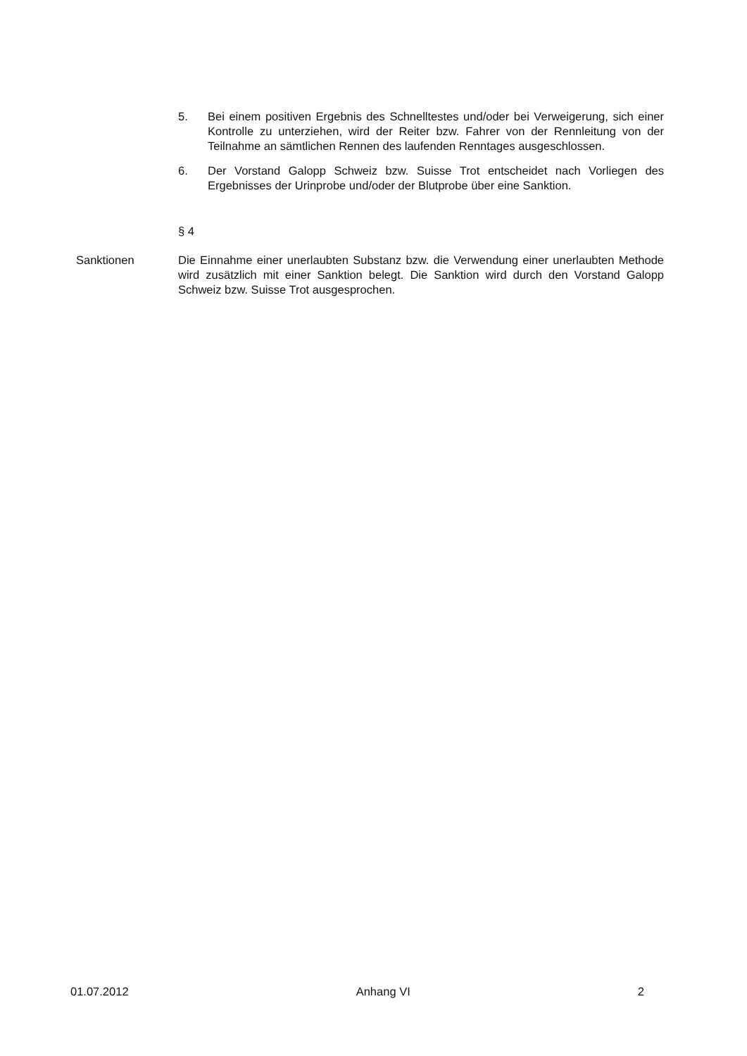5. Bei einem positiven Ergebnis des Schnelltestes und/oder bei Verweigerung, sich einer Kontrolle zu unterziehen, wird der Reiter bzw. Fahrer von der Rennleitung von der Teilnahme an sämtlichen Rennen des laufenden Renntages ausgeschlossen.
6. Der Vorstand Galopp Schweiz bzw. Suisse Trot entscheidet nach Vorliegen des Ergebnisses der Urinprobe und/oder der Blutprobe über eine Sanktion.
§ 4
Sanktionen Die Einnahme einer unerlaubten Substanz bzw. die Verwendung einer unerlaubten Methode wird zusätzlich mit einer Sanktion belegt. Die Sanktion wird durch den Vorstand Galopp Schweiz bzw. Suisse Trot ausgesprochen.
01.07.2012 Anhang VI 2